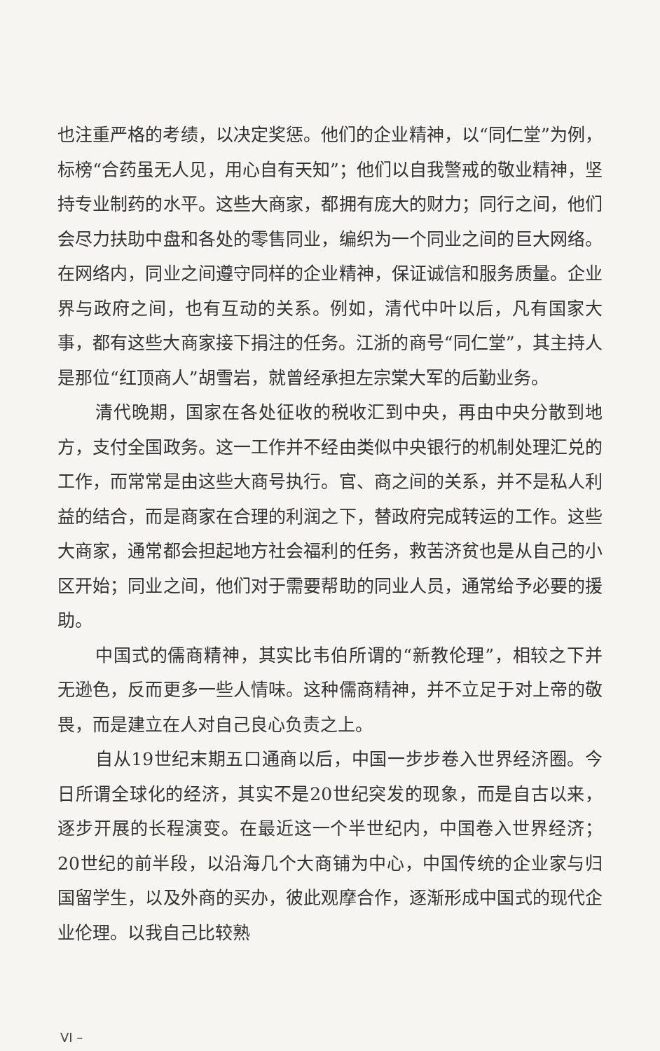也注重严格的考绩，以决定奖惩。他们的企业精神，以“同仁堂”为例，标榜“合药虽无人见，用心自有天知”；他们以自我警戒的敬业精神，坚持专业制药的水平。这些大商家，都拥有庞大的财力；同行之间，他们会尽力扶助中盘和各处的零售同业，编织为一个同业之间的巨大网络。在网络内，同业之间遵守同样的企业精神，保证诚信和服务质量。企业界与政府之间，也有互动的关系。例如，清代中叶以后，凡有国家大事，都有这些大商家接下捐注的任务。江浙的商号“同仁堂”，其主持人是那位“红顶商人”胡雪岩，就曾经承担左宗棠大军的后勤业务。
清代晚期，国家在各处征收的税收汇到中央，再由中央分散到地方，支付全国政务。这一工作并不经由类似中央银行的机制处理汇兑的工作，而常常是由这些大商号执行。官、商之间的关系，并不是私人利益的结合，而是商家在合理的利润之下，替政府完成转运的工作。这些大商家，通常都会担起地方社会福利的任务，救苦济贫也是从自己的小区开始；同业之间，他们对于需要帮助的同业人员，通常给予必要的援助。
中国式的儒商精神，其实比韦伯所谓的“新教伦理”，相较之下并无逊色，反而更多一些人情味。这种儒商精神，并不立足于对上帝的敬畏，而是建立在人对自己良心负责之上。
自从19世纪末期五口通商以后，中国一步步卷入世界经济圈。今日所谓全球化的经济，其实不是20世纪突发的现象，而是自古以来，逐步开展的长程演变。在最近这一个半世纪内，中国卷入世界经济；20世纪的前半段，以沿海几个大商铺为中心，中国传统的企业家与归国留学生，以及外商的买办，彼此观摩合作，逐渐形成中国式的现代企业伦理。以我自己比较熟
VI –